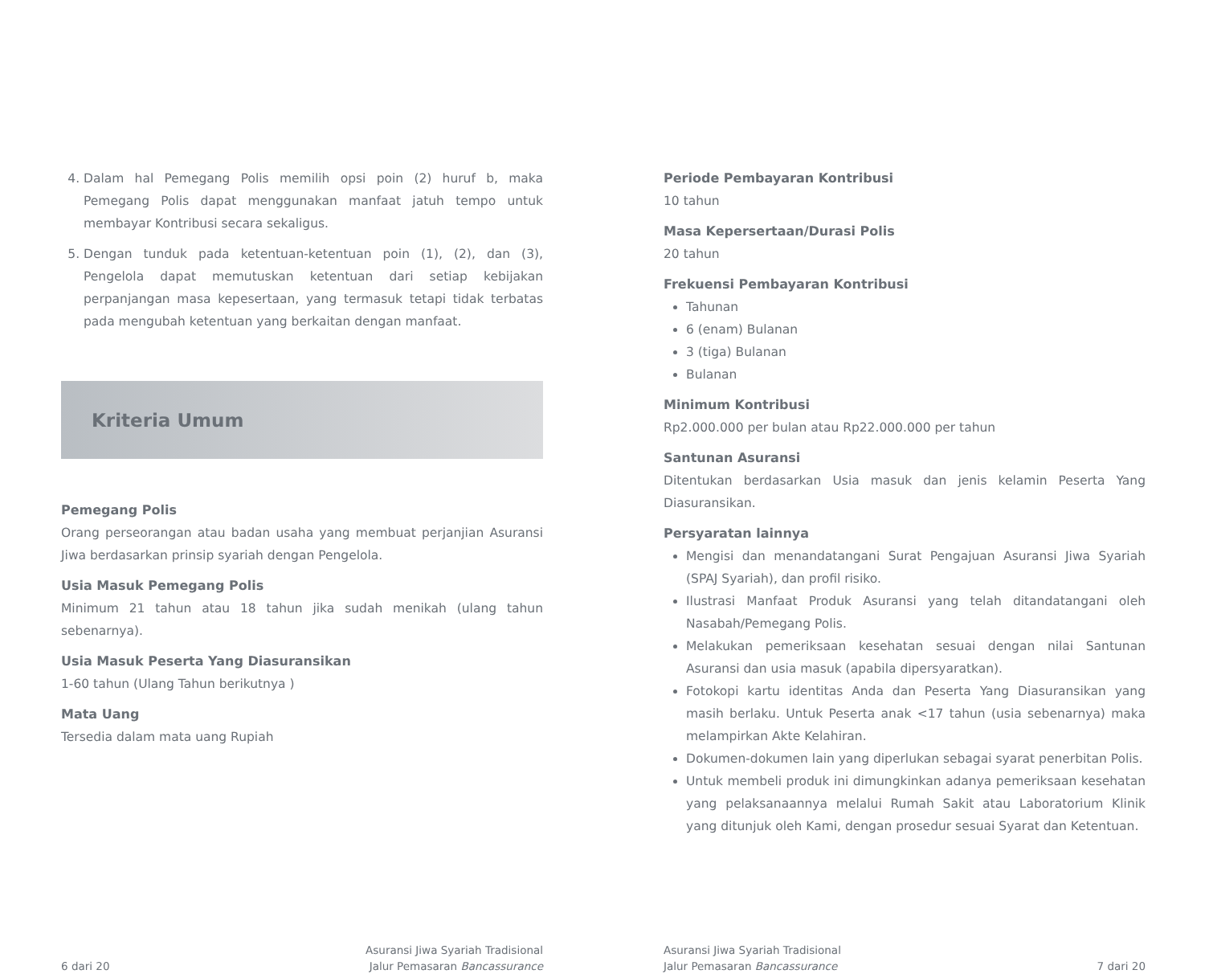4. Dalam hal Pemegang Polis memilih opsi poin (2) huruf b, maka Pemegang Polis dapat menggunakan manfaat jatuh tempo untuk membayar Kontribusi secara sekaligus.
5. Dengan tunduk pada ketentuan-ketentuan poin (1), (2), dan (3), Pengelola dapat memutuskan ketentuan dari setiap kebijakan perpanjangan masa kepesertaan, yang termasuk tetapi tidak terbatas pada mengubah ketentuan yang berkaitan dengan manfaat.
Kriteria Umum
Pemegang Polis
Orang perseorangan atau badan usaha yang membuat perjanjian Asuransi Jiwa berdasarkan prinsip syariah dengan Pengelola.
Usia Masuk Pemegang Polis
Minimum 21 tahun atau 18 tahun jika sudah menikah (ulang tahun sebenarnya).
Usia Masuk Peserta Yang Diasuransikan
1-60 tahun (Ulang Tahun berikutnya )
Mata Uang
Tersedia dalam mata uang Rupiah
6 dari 20 Asuransi Jiwa Syariah Tradisional
Jalur Pemasaran Bancassurance
Periode Pembayaran Kontribusi
10 tahun
Masa Kepersertaan/Durasi Polis
20 tahun
Frekuensi Pembayaran Kontribusi
Tahunan
6 (enam) Bulanan
3 (tiga) Bulanan
Bulanan
Minimum Kontribusi
Rp2.000.000 per bulan atau Rp22.000.000 per tahun
Santunan Asuransi
Ditentukan berdasarkan Usia masuk dan jenis kelamin Peserta Yang Diasuransikan.
Persyaratan lainnya
Mengisi dan menandatangani Surat Pengajuan Asuransi Jiwa Syariah (SPAJ Syariah), dan profil risiko.
Ilustrasi Manfaat Produk Asuransi yang telah ditandatangani oleh Nasabah/Pemegang Polis.
Melakukan pemeriksaan kesehatan sesuai dengan nilai Santunan Asuransi dan usia masuk (apabila dipersyaratkan).
Fotokopi kartu identitas Anda dan Peserta Yang Diasuransikan yang masih berlaku. Untuk Peserta anak <17 tahun (usia sebenarnya) maka melampirkan Akte Kelahiran.
Dokumen-dokumen lain yang diperlukan sebagai syarat penerbitan Polis.
Untuk membeli produk ini dimungkinkan adanya pemeriksaan kesehatan yang pelaksanaannya melalui Rumah Sakit atau Laboratorium Klinik yang ditunjuk oleh Kami, dengan prosedur sesuai Syarat dan Ketentuan.
Asuransi Jiwa Syariah Tradisional
Jalur Pemasaran Bancassurance 7 dari 20